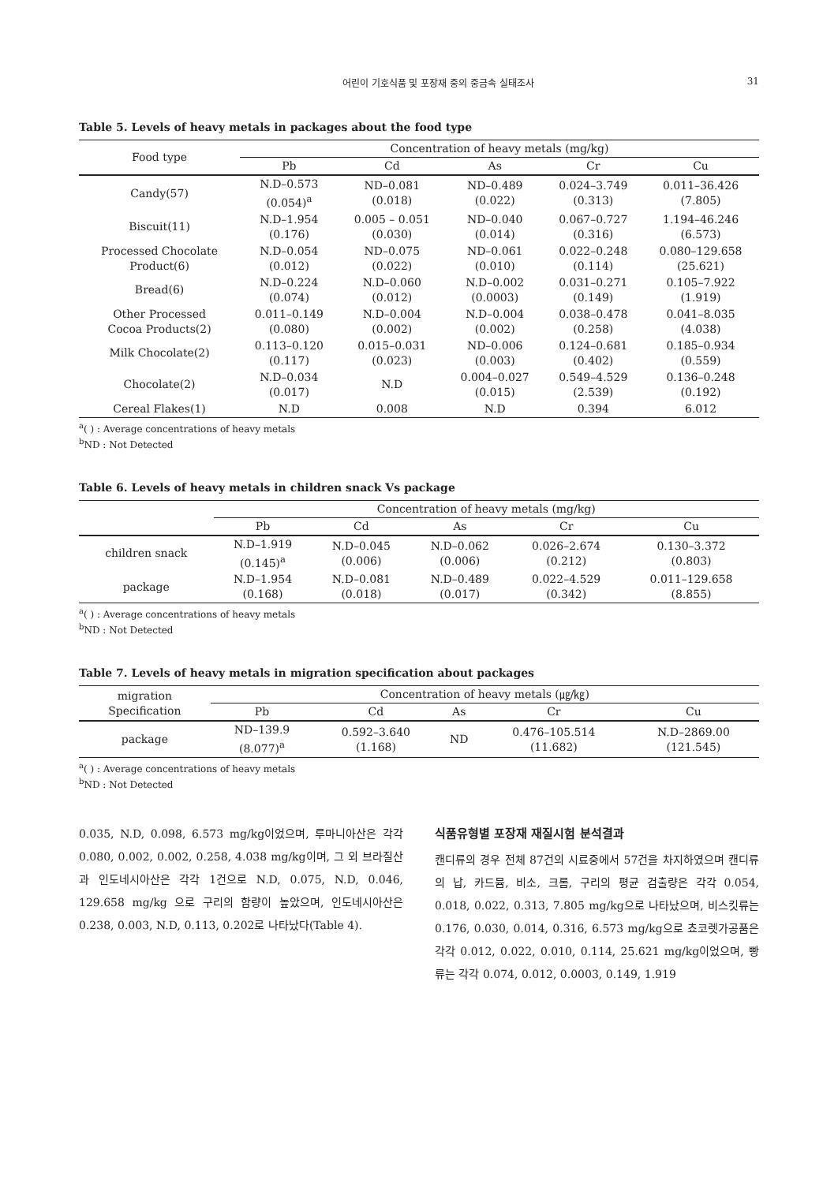어린이 기호식품 및 포장재 중의 중금속 실태조사 31
Table 5. Levels of heavy metals in packages about the food type
| Food type | Concentration of heavy metals (mg/kg) | | | | |
| --- | --- | --- | --- | --- | --- |
| | Pb | Cd | As | Cr | Cu |
| Candy(57) | N.D–0.573 (0.054)<sup>a</sup> | ND–0.081 (0.018) | ND–0.489 (0.022) | 0.024–3.749 (0.313) | 0.011–36.426 (7.805) |
| Biscuit(11) | N.D–1.954 (0.176) | 0.005 – 0.051 (0.030) | ND–0.040 (0.014) | 0.067–0.727 (0.316) | 1.194–46.246 (6.573) |
| Processed Chocolate Product(6) | N.D–0.054 (0.012) | ND–0.075 (0.022) | ND–0.061 (0.010) | 0.022–0.248 (0.114) | 0.080–129.658 (25.621) |
| Bread(6) | N.D–0.224 (0.074) | N.D–0.060 (0.012) | N.D–0.002 (0.0003) | 0.031–0.271 (0.149) | 0.105–7.922 (1.919) |
| Other Processed Cocoa Products(2) | 0.011–0.149 (0.080) | N.D–0.004 (0.002) | N.D–0.004 (0.002) | 0.038–0.478 (0.258) | 0.041–8.035 (4.038) |
| Milk Chocolate(2) | 0.113–0.120 (0.117) | 0.015–0.031 (0.023) | ND–0.006 (0.003) | 0.124–0.681 (0.402) | 0.185–0.934 (0.559) |
| Chocolate(2) | N.D–0.034 (0.017) | N.D | 0.004–0.027 (0.015) | 0.549–4.529 (2.539) | 0.136–0.248 (0.192) |
| Cereal Flakes(1) | N.D | 0.008 | N.D | 0.394 | 6.012 |
<sup>a</sup> ( ) : Average concentrations of heavy metals
<sup>b</sup> ND : Not Detected
Table 6. Levels of heavy metals in children snack Vs package
| | Concentration of heavy metals (mg/kg) | | | | |
| --- | --- | --- | --- | --- | --- |
| | Pb | Cd | As | Cr | Cu |
| children snack | N.D–1.919 (0.145)<sup>a</sup> | N.D–0.045 (0.006) | N.D–0.062 (0.006) | 0.026–2.674 (0.212) | 0.130–3.372 (0.803) |
| package | N.D–1.954 (0.168) | N.D–0.081 (0.018) | N.D–0.489 (0.017) | 0.022–4.529 (0.342) | 0.011–129.658 (8.855) |
<sup>a</sup> ( ) : Average concentrations of heavy metals
<sup>b</sup> ND : Not Detected
Table 7. Levels of heavy metals in migration specification about packages
| migration Specification | Concentration of heavy metals (㎍/㎏) | | | | |
| --- | --- | --- | --- | --- | --- |
| | Pb | Cd | As | Cr | Cu |
| package | ND–139.9 (8.077)<sup>a</sup> | 0.592–3.640 (1.168) | ND | 0.476–105.514 (11.682) | N.D–2869.00 (121.545) |
<sup>a</sup> ( ) : Average concentrations of heavy metals
<sup>b</sup> ND : Not Detected
0.035, N.D, 0.098, 6.573 mg/kg이었으며, 루마니아산은 각각 0.080, 0.002, 0.002, 0.258, 4.038 mg/kg이며, 그 외 브라질산과 인도네시아산은 각각 1건으로 N.D, 0.075, N.D, 0.046, 129.658 mg/kg 으로 구리의 함량이 높았으며, 인도네시아산은 0.238, 0.003, N.D, 0.113, 0.202로 나타났다(Table 4).
식품유형별 포장재 재질시험 분석결과
캔디류의 경우 전체 87건의 시료중에서 57건을 차지하였으며 캔디류의 납, 카드뮴, 비소, 크롬, 구리의 평균 검출량은 각각 0.054, 0.018, 0.022, 0.313, 7.805 mg/kg으로 나타났으며, 비스킷류는 0.176, 0.030, 0.014, 0.316, 6.573 mg/kg으로 쵸코렛가공품은 각각 0.012, 0.022, 0.010, 0.114, 25.621 mg/kg이었으며, 빵류는 각각 0.074, 0.012, 0.0003, 0.149, 1.919